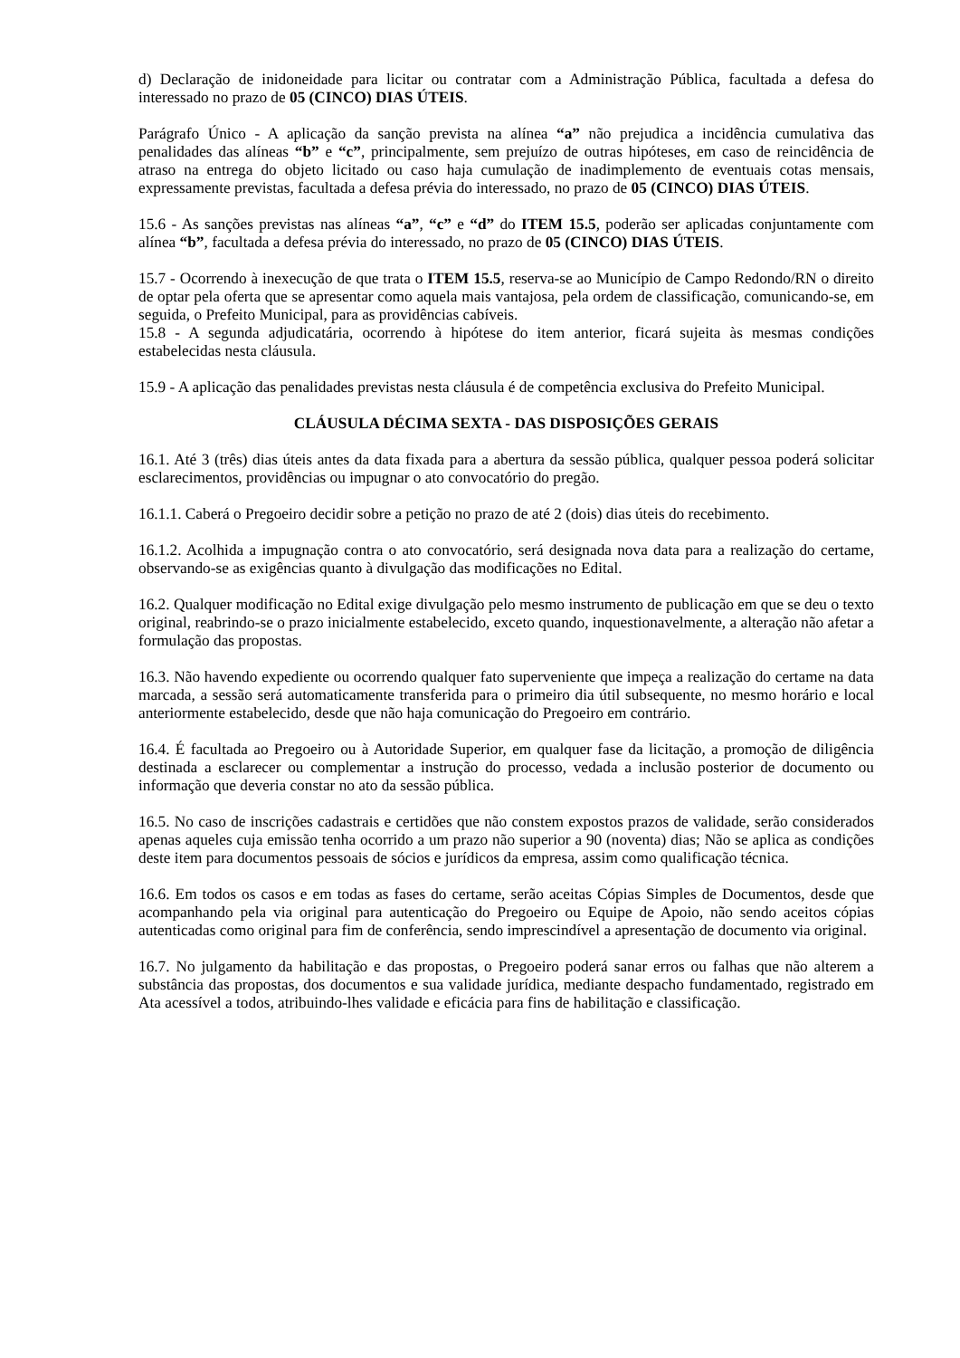d) Declaração de inidoneidade para licitar ou contratar com a Administração Pública, facultada a defesa do interessado no prazo de 05 (CINCO) DIAS ÚTEIS.
Parágrafo Único - A aplicação da sanção prevista na alínea “a” não prejudica a incidência cumulativa das penalidades das alíneas “b” e “c”, principalmente, sem prejuízo de outras hipóteses, em caso de reincidência de atraso na entrega do objeto licitado ou caso haja cumulação de inadimplemento de eventuais cotas mensais, expressamente previstas, facultada a defesa prévia do interessado, no prazo de 05 (CINCO) DIAS ÚTEIS.
15.6 - As sanções previstas nas alíneas “a”, “c” e “d” do ITEM 15.5, poderão ser aplicadas conjuntamente com alínea “b”, facultada a defesa prévia do interessado, no prazo de 05 (CINCO) DIAS ÚTEIS.
15.7 - Ocorrendo à inexecução de que trata o ITEM 15.5, reserva-se ao Município de Campo Redondo/RN o direito de optar pela oferta que se apresentar como aquela mais vantajosa, pela ordem de classificação, comunicando-se, em seguida, o Prefeito Municipal, para as providências cabíveis.
15.8 - A segunda adjudicatária, ocorrendo à hipótese do item anterior, ficará sujeita às mesmas condições estabelecidas nesta cláusula.
15.9 - A aplicação das penalidades previstas nesta cláusula é de competência exclusiva do Prefeito Municipal.
CLÁUSULA DÉCIMA SEXTA - DAS DISPOSIÇÕES GERAIS
16.1. Até 3 (três) dias úteis antes da data fixada para a abertura da sessão pública, qualquer pessoa poderá solicitar esclarecimentos, providências ou impugnar o ato convocatório do pregão.
16.1.1. Caberá o Pregoeiro decidir sobre a petição no prazo de até 2 (dois) dias úteis do recebimento.
16.1.2. Acolhida a impugnação contra o ato convocatório, será designada nova data para a realização do certame, observando-se as exigências quanto à divulgação das modificações no Edital.
16.2. Qualquer modificação no Edital exige divulgação pelo mesmo instrumento de publicação em que se deu o texto original, reabrindo-se o prazo inicialmente estabelecido, exceto quando, inquestionavelmente, a alteração não afetar a formulação das propostas.
16.3. Não havendo expediente ou ocorrendo qualquer fato superveniente que impeça a realização do certame na data marcada, a sessão será automaticamente transferida para o primeiro dia útil subsequente, no mesmo horário e local anteriormente estabelecido, desde que não haja comunicação do Pregoeiro em contrário.
16.4. É facultada ao Pregoeiro ou à Autoridade Superior, em qualquer fase da licitação, a promoção de diligência destinada a esclarecer ou complementar a instrução do processo, vedada a inclusão posterior de documento ou informação que deveria constar no ato da sessão pública.
16.5. No caso de inscrições cadastrais e certidões que não constem expostos prazos de validade, serão considerados apenas aqueles cuja emissão tenha ocorrido a um prazo não superior a 90 (noventa) dias; Não se aplica as condições deste item para documentos pessoais de sócios e jurídicos da empresa, assim como qualificação técnica.
16.6. Em todos os casos e em todas as fases do certame, serão aceitas Cópias Simples de Documentos, desde que acompanhando pela via original para autenticação do Pregoeiro ou Equipe de Apoio, não sendo aceitos cópias autenticadas como original para fim de conferência, sendo imprescindível a apresentação de documento via original.
16.7. No julgamento da habilitação e das propostas, o Pregoeiro poderá sanar erros ou falhas que não alterem a substância das propostas, dos documentos e sua validade jurídica, mediante despacho fundamentado, registrado em Ata acessível a todos, atribuindo-lhes validade e eficácia para fins de habilitação e classificação.